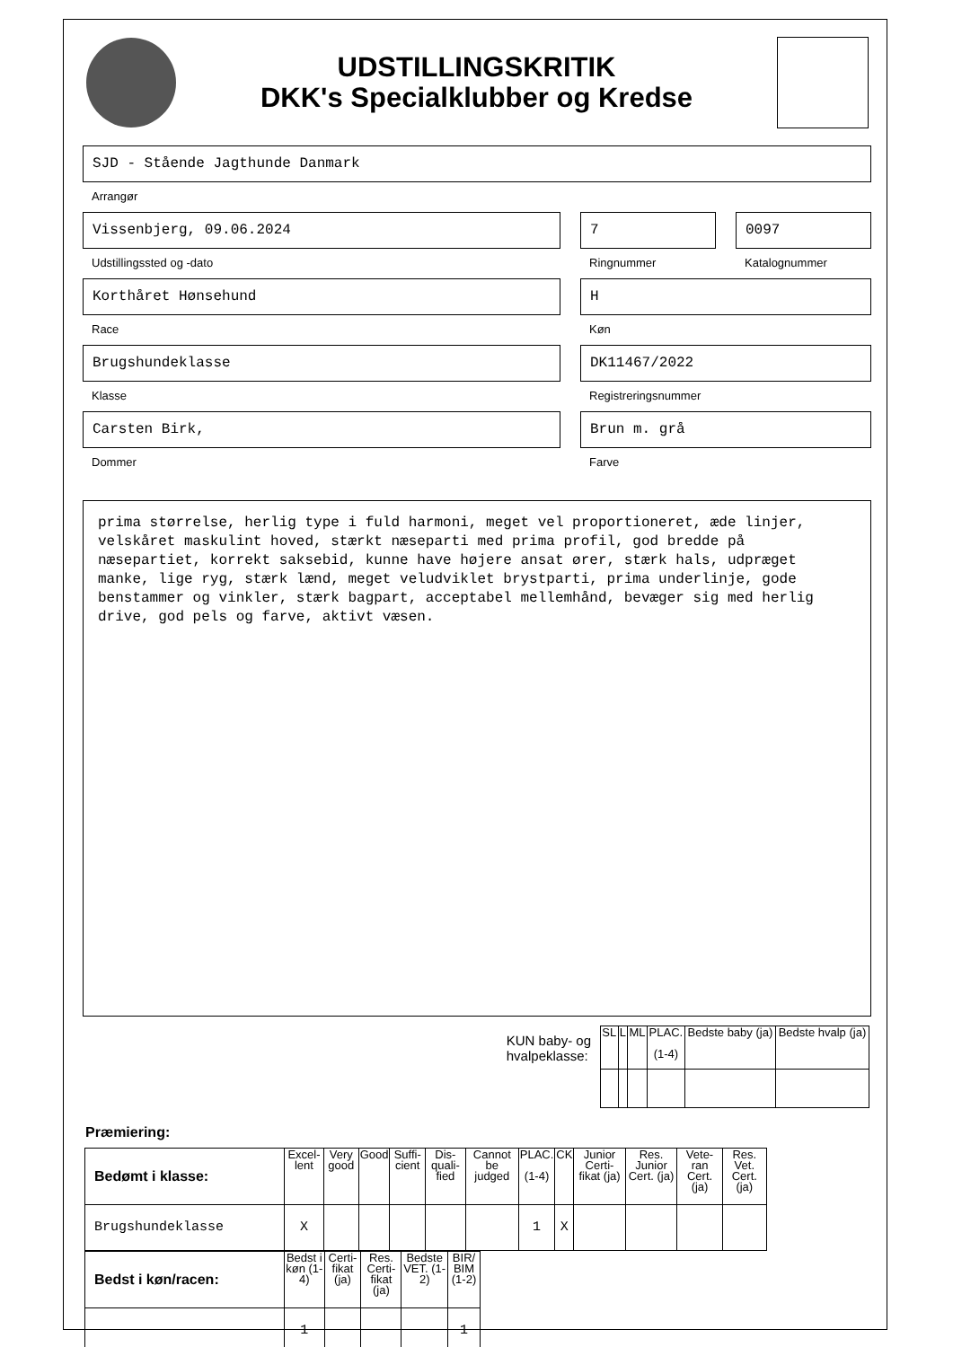UDSTILLINGSKRITIK
DKK's Specialklubber og Kredse
SJD - Stående Jagthunde Danmark
Arrangør
Vissenbjerg, 09.06.2024
Udstillingssted og -dato
7
Ringnummer
0097
Katalognummer
Korthåret Hønsehund
Race
H
Køn
Brugshundeklasse
Klasse
DK11467/2022
Registreringsnummer
Carsten Birk,
Dommer
Brun m. grå
Farve
prima størrelse, herlig type i fuld harmoni, meget vel proportioneret, æde linjer, velskåret maskulint hoved, stærkt næseparti med prima profil, god bredde på næsepartiet, korrekt saksebid, kunne have højere ansat ører, stærk hals, udpræget manke, lige ryg, stærk lænd, meget veludviklet brystparti, prima underlinje, gode benstammer og vinkler, stærk bagpart, acceptabel mellemhånd, bevæger sig med herlig drive, god pels og farve, aktivt væsen.
KUN baby- og
hvalpeklasse:
| SL | L | ML | PLAC. (1-4) | Bedste baby (ja) | Bedste hvalp (ja) |
| --- | --- | --- | --- | --- | --- |
Præmiering:
| Bedømt i klasse: | Excel-lent | Very good | Good | Suffi-cient | Dis-quali-fied | Cannot be judged | PLAC. (1-4) | CK | Junior Certi-fikat (ja) | Res. Junior Cert. (ja) | Vete-ran Cert. (ja) | Res. Vet. Cert. (ja) |
| --- | --- | --- | --- | --- | --- | --- | --- | --- | --- | --- | --- | --- |
| Brugshundeklasse | X | | | | | | 1 | X | | | | |
| Bedst i køn/racen: | Bedst i køn (1-4) | Certi-fikat (ja) | Res. Certi-fikat (ja) | Bedste VET. (1-2) | BIR/ BIM (1-2) |
| --- | --- | --- | --- | --- | --- |
| | 1 | | | | 1 |